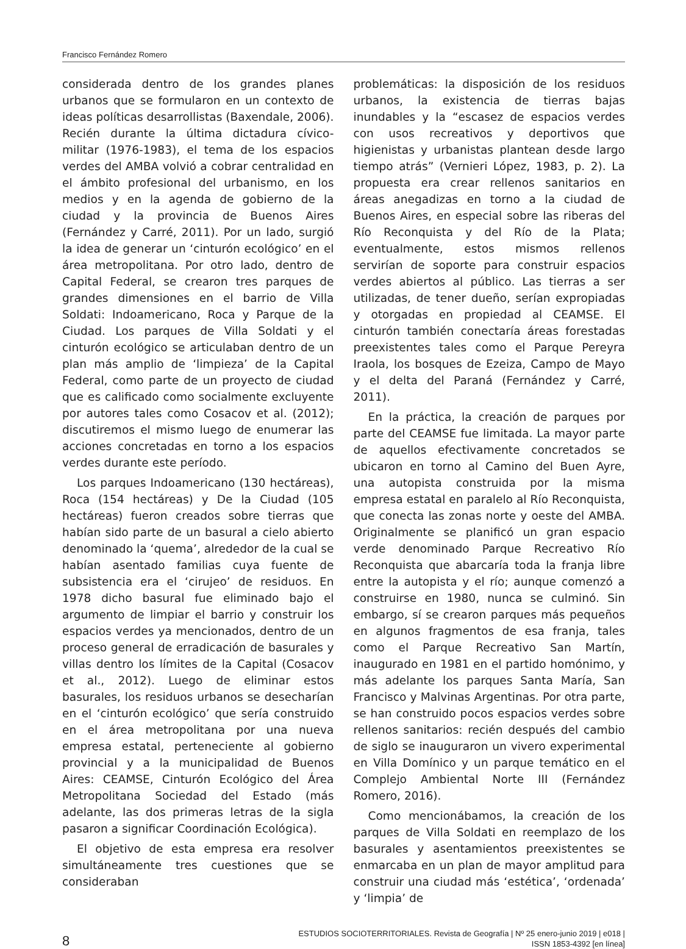Francisco Fernández Romero
considerada dentro de los grandes planes urbanos que se formularon en un contexto de ideas políticas desarrollistas (Baxendale, 2006). Recién durante la última dictadura cívico-militar (1976-1983), el tema de los espacios verdes del AMBA volvió a cobrar centralidad en el ámbito profesional del urbanismo, en los medios y en la agenda de gobierno de la ciudad y la provincia de Buenos Aires (Fernández y Carré, 2011). Por un lado, surgió la idea de generar un ‘cinturón ecológico’ en el área metropolitana. Por otro lado, dentro de Capital Federal, se crearon tres parques de grandes dimensiones en el barrio de Villa Soldati: Indoamericano, Roca y Parque de la Ciudad. Los parques de Villa Soldati y el cinturón ecológico se articulaban dentro de un plan más amplio de ‘limpieza’ de la Capital Federal, como parte de un proyecto de ciudad que es calificado como socialmente excluyente por autores tales como Cosacov et al. (2012); discutiremos el mismo luego de enumerar las acciones concretadas en torno a los espacios verdes durante este período.
Los parques Indoamericano (130 hectáreas), Roca (154 hectáreas) y De la Ciudad (105 hectáreas) fueron creados sobre tierras que habían sido parte de un basural a cielo abierto denominado la ‘quema’, alrededor de la cual se habían asentado familias cuya fuente de subsistencia era el ‘cirujeo’ de residuos. En 1978 dicho basural fue eliminado bajo el argumento de limpiar el barrio y construir los espacios verdes ya mencionados, dentro de un proceso general de erradicación de basurales y villas dentro los límites de la Capital (Cosacov et al., 2012). Luego de eliminar estos basurales, los residuos urbanos se desecharían en el ‘cinturón ecológico’ que sería construido en el área metropolitana por una nueva empresa estatal, perteneciente al gobierno provincial y a la municipalidad de Buenos Aires: CEAMSE, Cinturón Ecológico del Área Metropolitana Sociedad del Estado (más adelante, las dos primeras letras de la sigla pasaron a significar Coordinación Ecológica).
El objetivo de esta empresa era resolver simultáneamente tres cuestiones que se consideraban
problemáticas: la disposición de los residuos urbanos, la existencia de tierras bajas inundables y la “escasez de espacios verdes con usos recreativos y deportivos que higienistas y urbanistas plantean desde largo tiempo atrás” (Vernieri López, 1983, p. 2). La propuesta era crear rellenos sanitarios en áreas anegadizas en torno a la ciudad de Buenos Aires, en especial sobre las riberas del Río Reconquista y del Río de la Plata; eventualmente, estos mismos rellenos servirían de soporte para construir espacios verdes abiertos al público. Las tierras a ser utilizadas, de tener dueño, serían expropiadas y otorgadas en propiedad al CEAMSE. El cinturón también conectaría áreas forestadas preexistentes tales como el Parque Pereyra Iraola, los bosques de Ezeiza, Campo de Mayo y el delta del Paraná (Fernández y Carré, 2011).
En la práctica, la creación de parques por parte del CEAMSE fue limitada. La mayor parte de aquellos efectivamente concretados se ubicaron en torno al Camino del Buen Ayre, una autopista construida por la misma empresa estatal en paralelo al Río Reconquista, que conecta las zonas norte y oeste del AMBA. Originalmente se planificó un gran espacio verde denominado Parque Recreativo Río Reconquista que abarcaría toda la franja libre entre la autopista y el río; aunque comenzó a construirse en 1980, nunca se culminó. Sin embargo, sí se crearon parques más pequeños en algunos fragmentos de esa franja, tales como el Parque Recreativo San Martín, inaugurado en 1981 en el partido homónimo, y más adelante los parques Santa María, San Francisco y Malvinas Argentinas. Por otra parte, se han construido pocos espacios verdes sobre rellenos sanitarios: recién después del cambio de siglo se inauguraron un vivero experimental en Villa Domínico y un parque temático en el Complejo Ambiental Norte III (Fernández Romero, 2016).
Como mencionábamos, la creación de los parques de Villa Soldati en reemplazo de los basurales y asentamientos preexistentes se enmarcaba en un plan de mayor amplitud para construir una ciudad más ‘estética’, ‘ordenada’ y ‘limpia’ de
8
ESTUDIOS SOCIOTERRITORIALES. Revista de Geografía | Nº 25 enero-junio 2019 | e018 |
ISSN 1853-4392 [en línea]